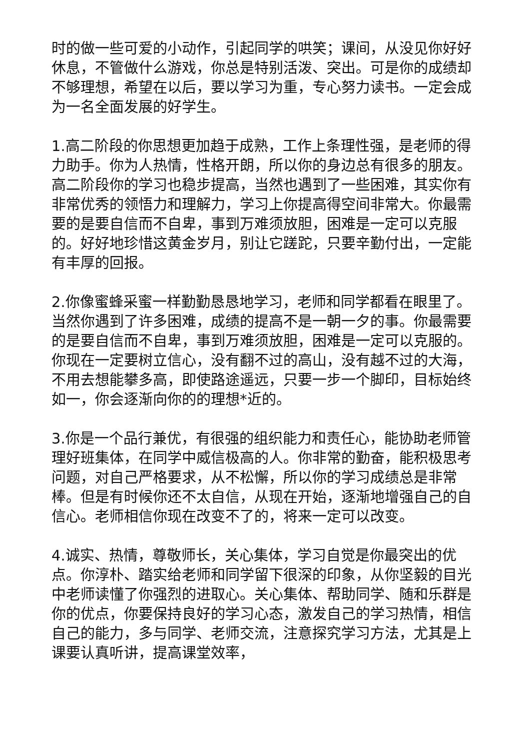时的做一些可爱的小动作，引起同学的哄笑；课间，从没见你好好休息，不管做什么游戏，你总是特别活泼、突出。可是你的成绩却不够理想，希望在以后，要以学习为重，专心努力读书。一定会成为一名全面发展的好学生。
1.高二阶段的你思想更加趋于成熟，工作上条理性强，是老师的得力助手。你为人热情，性格开朗，所以你的身边总有很多的朋友。高二阶段你的学习也稳步提高，当然也遇到了一些困难，其实你有非常优秀的领悟力和理解力，学习上你提高得空间非常大。你最需要的是要自信而不自卑，事到万难须放胆，困难是一定可以克服的。好好地珍惜这黄金岁月，别让它蹉跎，只要辛勤付出，一定能有丰厚的回报。
2.你像蜜蜂采蜜一样勤勤恳恳地学习，老师和同学都看在眼里了。当然你遇到了许多困难，成绩的提高不是一朝一夕的事。你最需要的是要自信而不自卑，事到万难须放胆，困难是一定可以克服的。你现在一定要树立信心，没有翻不过的高山，没有越不过的大海，不用去想能攀多高，即使路途遥远，只要一步一个脚印，目标始终如一，你会逐渐向你的的理想*近的。
3.你是一个品行兼优，有很强的组织能力和责任心，能协助老师管理好班集体，在同学中威信极高的人。你非常的勤奋，能积极思考问题，对自己严格要求，从不松懈，所以你的学习成绩总是非常棒。但是有时候你还不太自信，从现在开始，逐渐地增强自己的自信心。老师相信你现在改变不了的，将来一定可以改变。
4.诚实、热情，尊敬师长，关心集体，学习自觉是你最突出的优点。你淳朴、踏实给老师和同学留下很深的印象，从你坚毅的目光中老师读懂了你强烈的进取心。关心集体、帮助同学、随和乐群是你的优点，你要保持良好的学习心态，激发自己的学习热情，相信自己的能力，多与同学、老师交流，注意探究学习方法，尤其是上课要认真听讲，提高课堂效率，